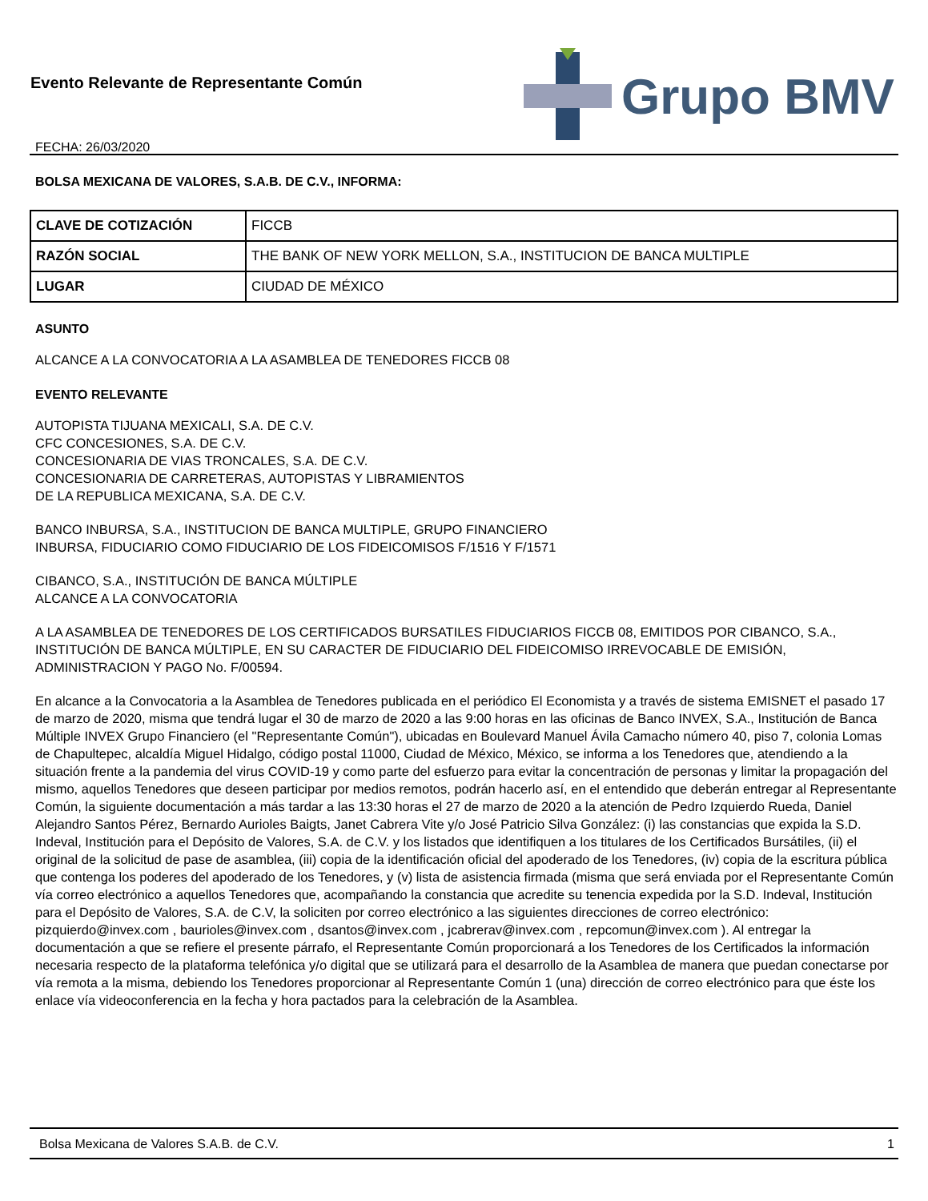Evento Relevante de Representante Común
FECHA: 26/03/2020
Grupo BMV
BOLSA MEXICANA DE VALORES, S.A.B. DE C.V., INFORMA:
| CLAVE DE COTIZACIÓN | FICCB |
| RAZÓN SOCIAL | THE BANK OF NEW YORK MELLON, S.A., INSTITUCION DE BANCA MULTIPLE |
| LUGAR | CIUDAD DE MÉXICO |
ASUNTO
ALCANCE A LA CONVOCATORIA A LA ASAMBLEA DE TENEDORES FICCB 08
EVENTO RELEVANTE
AUTOPISTA TIJUANA MEXICALI, S.A. DE C.V.
CFC CONCESIONES, S.A. DE C.V.
CONCESIONARIA DE VIAS TRONCALES, S.A. DE C.V.
CONCESIONARIA DE CARRETERAS, AUTOPISTAS Y LIBRAMIENTOS
DE LA REPUBLICA MEXICANA, S.A. DE C.V.
BANCO INBURSA, S.A., INSTITUCION DE BANCA MULTIPLE, GRUPO FINANCIERO
INBURSA, FIDUCIARIO COMO FIDUCIARIO DE LOS FIDEICOMISOS F/1516 Y F/1571
CIBANCO, S.A., INSTITUCIÓN DE BANCA MÚLTIPLE
ALCANCE A LA CONVOCATORIA
A LA ASAMBLEA DE TENEDORES DE LOS CERTIFICADOS BURSATILES FIDUCIARIOS FICCB 08, EMITIDOS POR CIBANCO, S.A., INSTITUCIÓN DE BANCA MÚLTIPLE, EN SU CARACTER DE FIDUCIARIO DEL FIDEICOMISO IRREVOCABLE DE EMISIÓN, ADMINISTRACION Y PAGO No. F/00594.
En alcance a la Convocatoria a la Asamblea de Tenedores publicada en el periódico El Economista y a través de sistema EMISNET el pasado 17 de marzo de 2020, misma que tendrá lugar el 30 de marzo de 2020 a las 9:00 horas en las oficinas de Banco INVEX, S.A., Institución de Banca Múltiple INVEX Grupo Financiero (el "Representante Común"), ubicadas en Boulevard Manuel Ávila Camacho número 40, piso 7, colonia Lomas de Chapultepec, alcaldía Miguel Hidalgo, código postal 11000, Ciudad de México, México, se informa a los Tenedores que, atendiendo a la situación frente a la pandemia del virus COVID-19 y como parte del esfuerzo para evitar la concentración de personas y limitar la propagación del mismo, aquellos Tenedores que deseen participar por medios remotos, podrán hacerlo así, en el entendido que deberán entregar al Representante Común, la siguiente documentación a más tardar a las 13:30 horas el 27 de marzo de 2020 a la atención de Pedro Izquierdo Rueda, Daniel Alejandro Santos Pérez, Bernardo Aurioles Baigts, Janet Cabrera Vite y/o José Patricio Silva González: (i) las constancias que expida la S.D. Indeval, Institución para el Depósito de Valores, S.A. de C.V. y los listados que identifiquen a los titulares de los Certificados Bursátiles, (ii) el original de la solicitud de pase de asamblea, (iii) copia de la identificación oficial del apoderado de los Tenedores, (iv) copia de la escritura pública que contenga los poderes del apoderado de los Tenedores, y (v) lista de asistencia firmada (misma que será enviada por el Representante Común vía correo electrónico a aquellos Tenedores que, acompañando la constancia que acredite su tenencia expedida por la S.D. Indeval, Institución para el Depósito de Valores, S.A. de C.V, la soliciten por correo electrónico a las siguientes direcciones de correo electrónico: pizquierdo@invex.com , baurioles@invex.com , dsantos@invex.com , jcabrerav@invex.com , repcomun@invex.com ). Al entregar la documentación a que se refiere el presente párrafo, el Representante Común proporcionará a los Tenedores de los Certificados la información necesaria respecto de la plataforma telefónica y/o digital que se utilizará para el desarrollo de la Asamblea de manera que puedan conectarse por vía remota a la misma, debiendo los Tenedores proporcionar al Representante Común 1 (una) dirección de correo electrónico para que éste los enlace vía videoconferencia en la fecha y hora pactados para la celebración de la Asamblea.
Bolsa Mexicana de Valores S.A.B. de C.V. 1